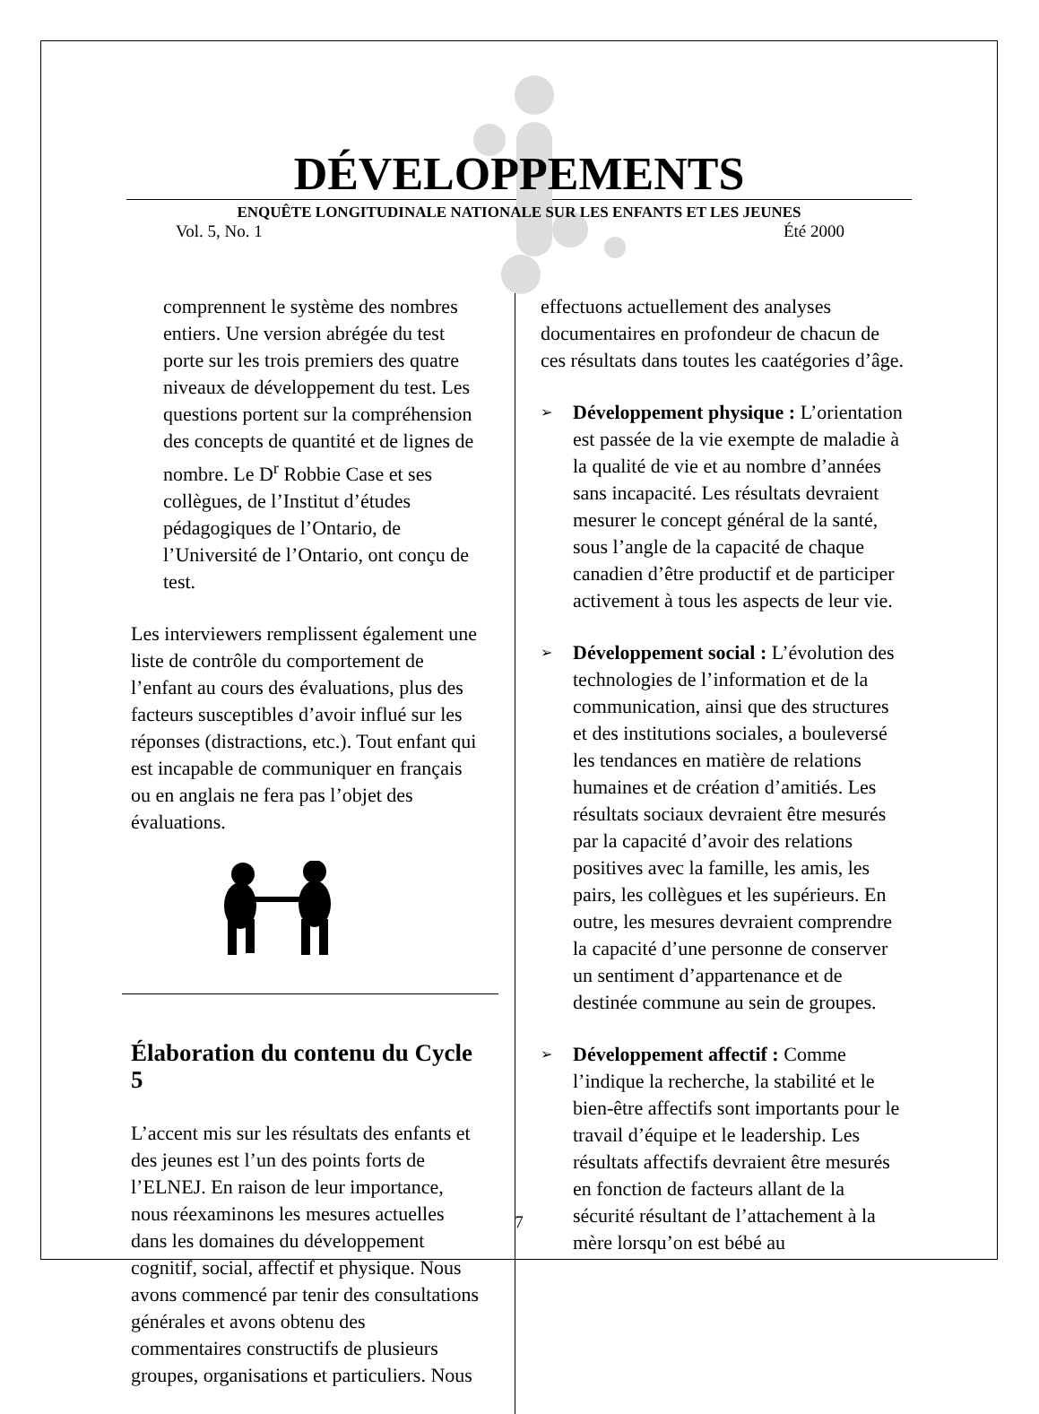DÉVELOPPEMENTS
ENQUÊTE LONGITUDINALE NATIONALE SUR LES ENFANTS ET LES JEUNES
Vol. 5, No. 1 Été 2000
comprennent le système des nombres entiers. Une version abrégée du test porte sur les trois premiers des quatre niveaux de développement du test. Les questions portent sur la compréhension des concepts de quantité et de lignes de nombre. Le D<sup>r</sup> Robbie Case et ses collègues, de l’Institut d’études pédagogiques de l’Ontario, de l’Université de l’Ontario, ont conçu de test.
Les interviewers remplissent également une liste de contrôle du comportement de l’enfant au cours des évaluations, plus des facteurs susceptibles d’avoir influé sur les réponses (distractions, etc.). Tout enfant qui est incapable de communiquer en français ou en anglais ne fera pas l’objet des évaluations.
Élaboration du contenu du Cycle 5
L’accent mis sur les résultats des enfants et des jeunes est l’un des points forts de l’ELNEJ. En raison de leur importance, nous réexaminons les mesures actuelles dans les domaines du développement cognitif, social, affectif et physique. Nous avons commencé par tenir des consultations générales et avons obtenu des commentaires constructifs de plusieurs groupes, organisations et particuliers. Nous
effectuons actuellement des analyses documentaires en profondeur de chacun de ces résultats dans toutes les caatégories d’âge.
➢ Développement physique : L’orientation est passée de la vie exempte de maladie à la qualité de vie et au nombre d’années sans incapacité. Les résultats devraient mesurer le concept général de la santé, sous l’angle de la capacité de chaque canadien d’être productif et de participer activement à tous les aspects de leur vie.
➢ Développement social : L’évolution des technologies de l’information et de la communication, ainsi que des structures et des institutions sociales, a bouleversé les tendances en matière de relations humaines et de création d’amitiés. Les résultats sociaux devraient être mesurés par la capacité d’avoir des relations positives avec la famille, les amis, les pairs, les collègues et les supérieurs. En outre, les mesures devraient comprendre la capacité d’une personne de conserver un sentiment d’appartenance et de destinée commune au sein de groupes.
➢ Développement affectif : Comme l’indique la recherche, la stabilité et le bien-être affectifs sont importants pour le travail d’équipe et le leadership. Les résultats affectifs devraient être mesurés en fonction de facteurs allant de la sécurité résultant de l’attachement à la mère lorsqu’on est bébé au
7